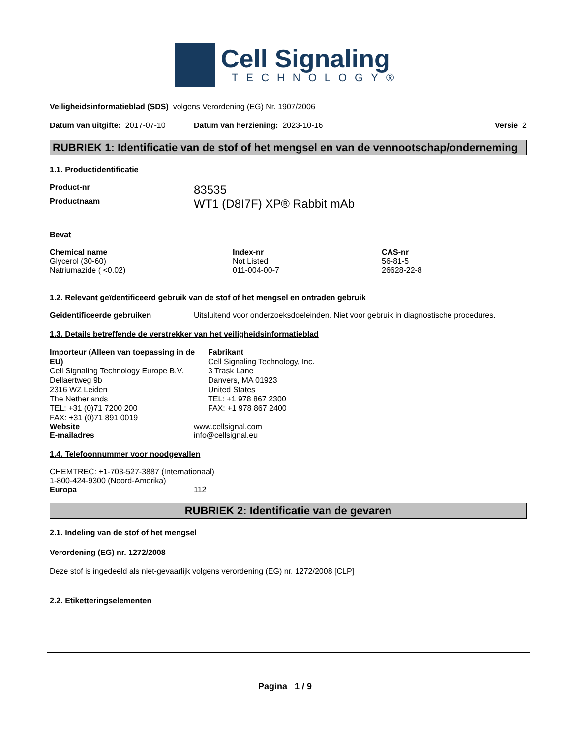Cell Signaling
TECHNOLOGY®
Veiligheidsinformatieblad (SDS) volgens Verordening (EG) Nr. 1907/2006
Datum van uitgifte: 2017-07-10 Datum van herziening: 2023-10-16 Versie 2
RUBRIEK 1: Identificatie van de stof of het mengsel en van de vennootschap/onderneming
1.1. Productidentificatie
| Product-nr | 83535 |
| Productnaam | WT1 (D8I7F) XP® Rabbit mAb |
Bevat
| Chemical name | Index-nr | CAS-nr |
| --- | --- | --- |
| Glycerol (30-60) | Not Listed | 56-81-5 |
| Natriumazide ( <0.02) | 011-004-00-7 | 26628-22-8 |
1.2. Relevant geïdentificeerd gebruik van de stof of het mengsel en ontraden gebruik
| Geïdentificeerde gebruiken | Uitsluitend voor onderzoeksdoeleinden. Niet voor gebruik in diagnostische procedures. |
1.3. Details betreffende de verstrekker van het veiligheidsinformatieblad
Importeur (Alleen van toepassing in de EU)
Cell Signaling Technology Europe B.V.
Dellaertweg 9b
2316 WZ Leiden
The Netherlands
TEL: +31 (0)71 7200 200
FAX: +31 (0)71 891 0019
Fabrikant
Cell Signaling Technology, Inc.
3 Trask Lane
Danvers, MA 01923
United States
TEL: +1 978 867 2300
FAX: +1 978 867 2400
| Website | www.cellsignal.com |
| E-mailadres | info@cellsignal.eu |
1.4. Telefoonnummer voor noodgevallen
CHEMTREC: +1-703-527-3887 (Internationaal)
1-800-424-9300 (Noord-Amerika)
| Europa | 112 |
RUBRIEK 2: Identificatie van de gevaren
2.1. Indeling van de stof of het mengsel
Verordening (EG) nr. 1272/2008
Deze stof is ingedeeld als niet-gevaarlijk volgens verordening (EG) nr. 1272/2008 [CLP]
2.2. Etiketteringselementen
Pagina 1 / 9